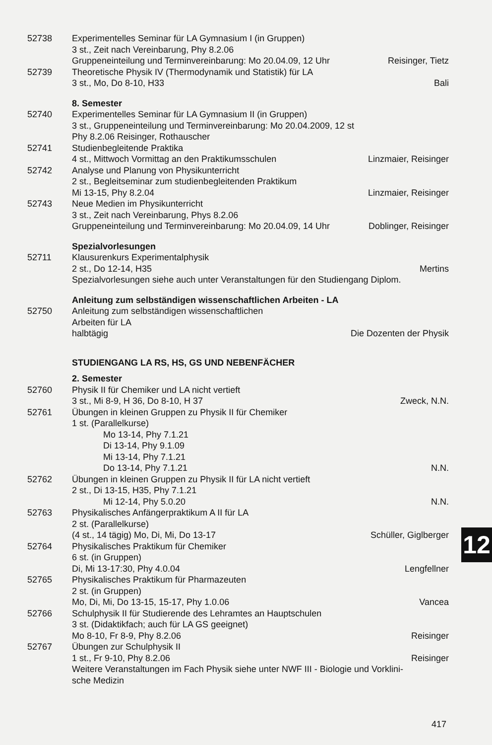52738 Experimentelles Seminar für LA Gymnasium I (in Gruppen)
3 st., Zeit nach Vereinbarung, Phy 8.2.06
Gruppeneinteilung und Terminvereinbarung: Mo 20.04.09, 12 Uhr Reisinger, Tietz
52739 Theoretische Physik IV (Thermodynamik und Statistik) für LA
3 st., Mo, Do 8-10, H33 Bali
8. Semester
52740 Experimentelles Seminar für LA Gymnasium II (in Gruppen)
3 st., Gruppeneinteilung und Terminvereinbarung: Mo 20.04.2009, 12 st
Phy 8.2.06 Reisinger, Rothauscher
52741 Studienbegleitende Praktika
4 st., Mittwoch Vormittag an den Praktikumsschulen Linzmaier, Reisinger
52742 Analyse und Planung von Physikunterricht
2 st., Begleitseminar zum studienbegleitenden Praktikum
Mi 13-15, Phy 8.2.04 Linzmaier, Reisinger
52743 Neue Medien im Physikunterricht
3 st., Zeit nach Vereinbarung, Phys 8.2.06
Gruppeneinteilung und Terminvereinbarung: Mo 20.04.09, 14 Uhr Doblinger, Reisinger
Spezialvorlesungen
52711 Klausurenkurs Experimentalphysik
2 st., Do 12-14, H35 Mertins
Spezialvorlesungen siehe auch unter Veranstaltungen für den Studiengang Diplom.
Anleitung zum selbständigen wissenschaftlichen Arbeiten - LA
52750 Anleitung zum selbständigen wissenschaftlichen
Arbeiten für LA
halbtägig Die Dozenten der Physik
STUDIENGANG LA RS, HS, GS UND NEBENFÄCHER
2. Semester
52760 Physik II für Chemiker und LA nicht vertieft
3 st., Mi 8-9, H 36, Do 8-10, H 37 Zweck, N.N.
52761 Übungen in kleinen Gruppen zu Physik II für Chemiker
1 st. (Parallelkurse)
Mo 13-14, Phy 7.1.21
Di 13-14, Phy 9.1.09
Mi 13-14, Phy 7.1.21
Do 13-14, Phy 7.1.21 N.N.
52762 Übungen in kleinen Gruppen zu Physik II für LA nicht vertieft
2 st., Di 13-15, H35, Phy 7.1.21
Mi 12-14, Phy 5.0.20 N.N.
52763 Physikalisches Anfängerpraktikum A II für LA
2 st. (Parallelkurse)
(4 st., 14 tägig) Mo, Di, Mi, Do 13-17 Schüller, Giglberger
52764 Physikalisches Praktikum für Chemiker
6 st. (in Gruppen)
Di, Mi 13-17:30, Phy 4.0.04 Lengfellner
52765 Physikalisches Praktikum für Pharmazeuten
2 st. (in Gruppen)
Mo, Di, Mi, Do 13-15, 15-17, Phy 1.0.06 Vancea
52766 Schulphysik II für Studierende des Lehramtes an Hauptschulen
3 st. (Didaktikfach; auch für LA GS geeignet)
Mo 8-10, Fr 8-9, Phy 8.2.06 Reisinger
52767 Übungen zur Schulphysik II
1 st., Fr 9-10, Phy 8.2.06 Reisinger
Weitere Veranstaltungen im Fach Physik siehe unter NWF III - Biologie und Vorklini-
sche Medizin
12
417